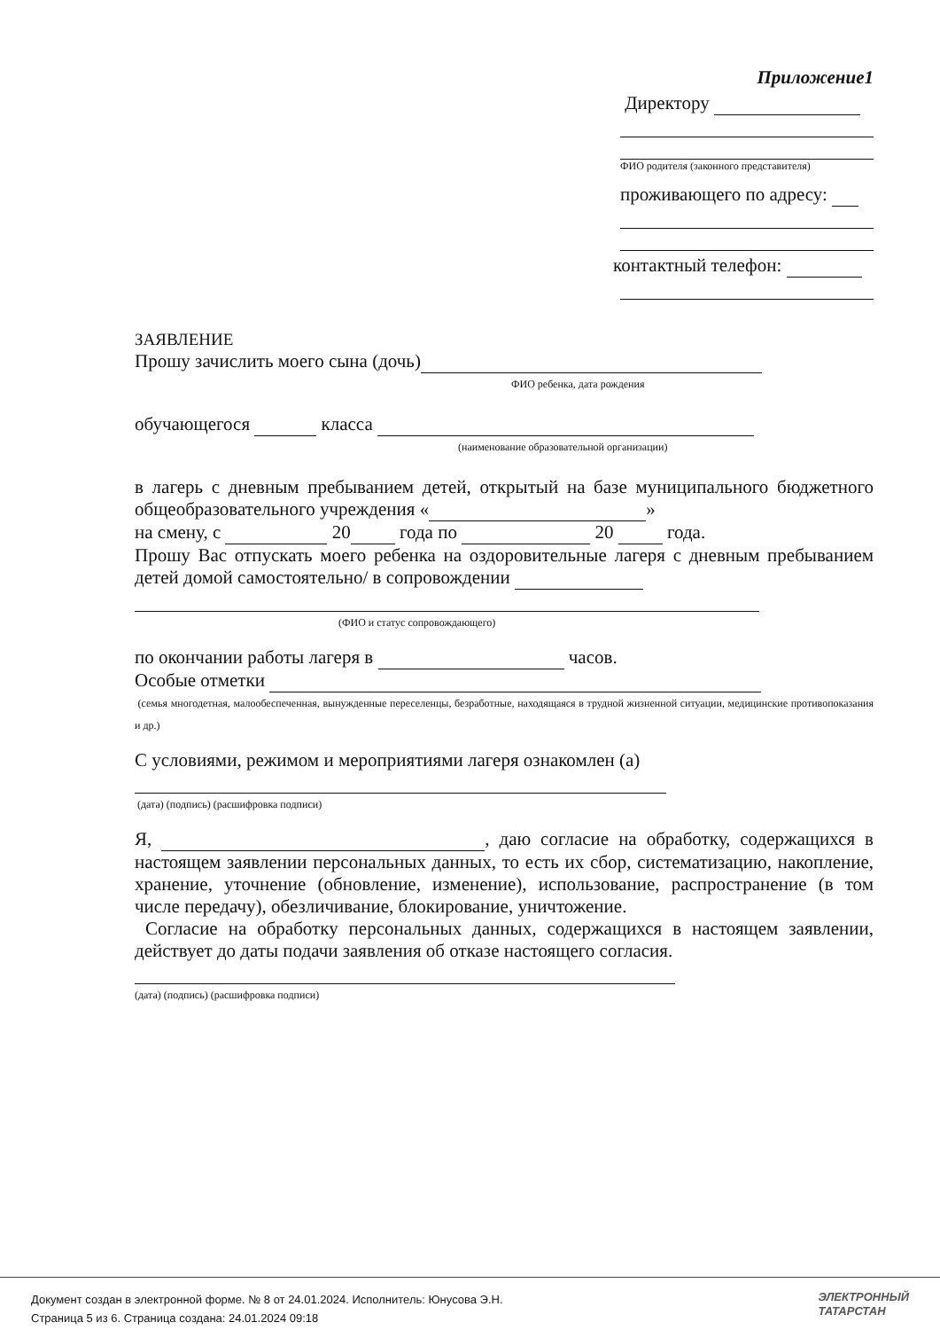Приложение1
Директору
ФИО родителя (законного представителя)
проживающего по адресу:
контактный телефон:
ЗАЯВЛЕНИЕ
Прошу зачислить моего сына (дочь)
ФИО ребенка, дата рождения
обучающегося класса
(наименование образовательной организации)
в лагерь с дневным пребыванием детей, открытый на базе муниципального бюджетного общеобразовательного учреждения « »
на смену, с 20 года по 20 года.
Прошу Вас отпускать моего ребенка на оздоровительные лагеря с дневным пребыванием детей домой самостоятельно/ в сопровождении
(ФИО и статус сопровождающего)
по окончании работы лагеря в часов.
Особые отметки
(семья многодетная, малообеспеченная, вынужденные переселенцы, безработные, находящаяся в трудной жизненной ситуации, медицинские противопоказания и др.)
С условиями, режимом и мероприятиями лагеря ознакомлен (а)
(дата) (подпись) (расшифровка подписи)
Я, , даю согласие на обработку, содержащихся в настоящем заявлении персональных данных, то есть их сбор, систематизацию, накопление, хранение, уточнение (обновление, изменение), использование, распространение (в том числе передачу), обезличивание, блокирование, уничтожение.
Согласие на обработку персональных данных, содержащихся в настоящем заявлении, действует до даты подачи заявления об отказе настоящего согласия.
(дата) (подпись) (расшифровка подписи)
Документ создан в электронной форме. № 8 от 24.01.2024. Исполнитель: Юнусова Э.Н.
Страница 5 из 6. Страница создана: 24.01.2024 09:18
ЭЛЕКТРОННЫЙ
ТАТАРСТАН